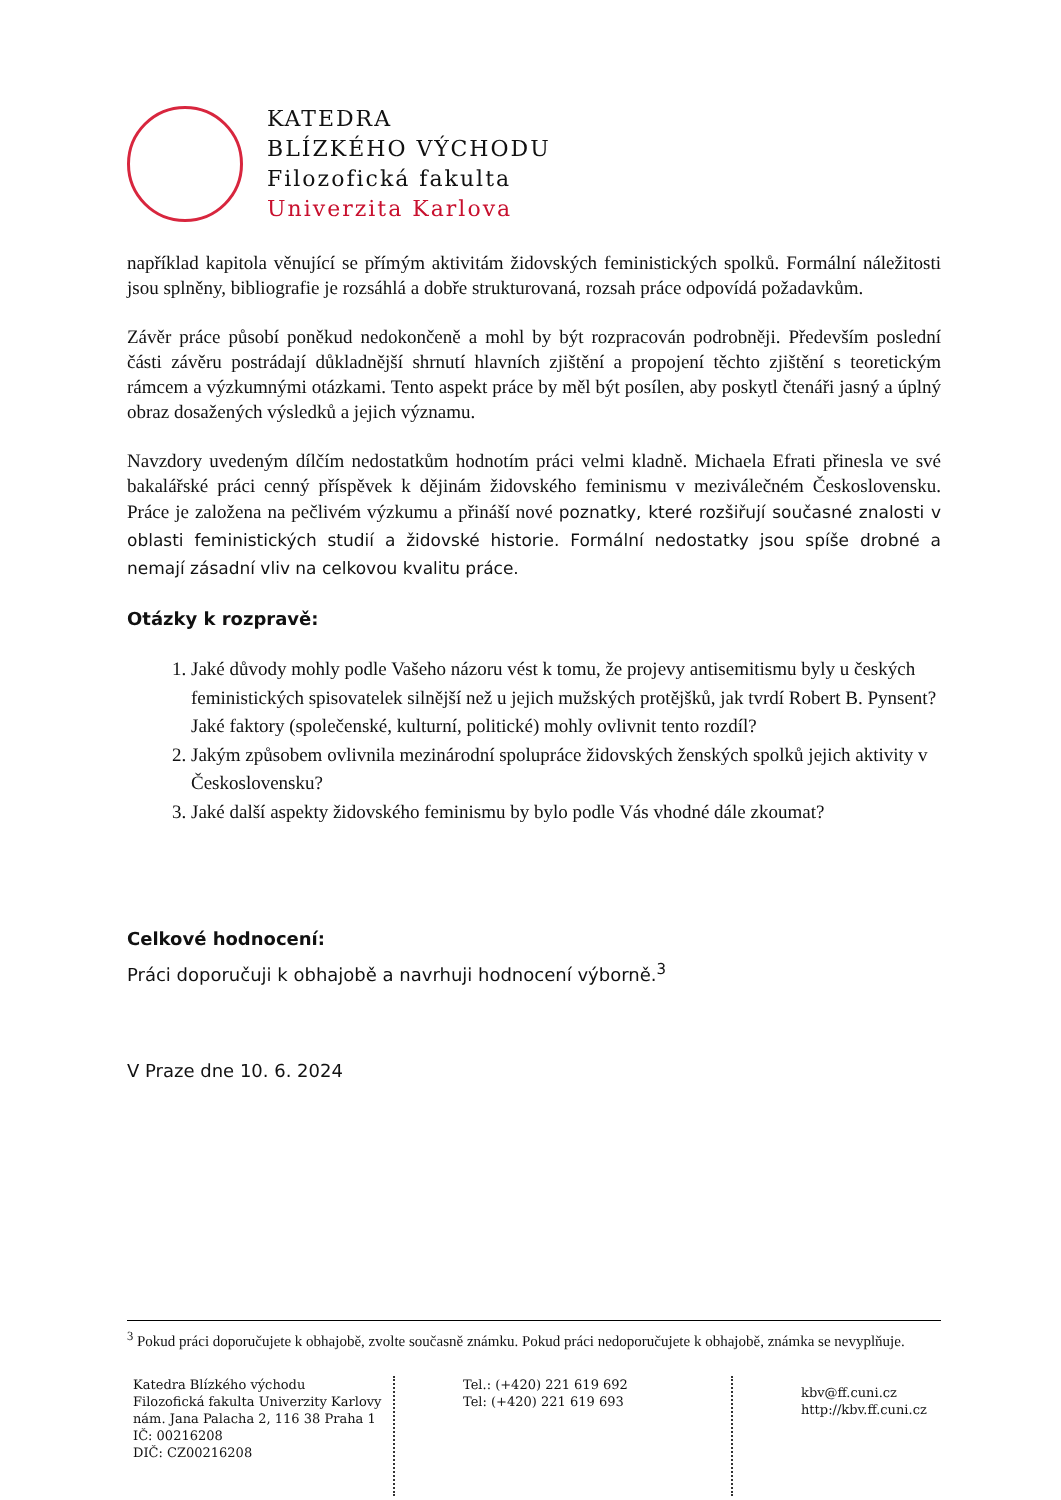KATEDRA
BLÍZKÉHO VÝCHODU
Filozofická fakulta
Univerzita Karlova
například kapitola věnující se přímým aktivitám židovských feministických spolků. Formální náležitosti jsou splněny, bibliografie je rozsáhlá a dobře strukturovaná, rozsah práce odpovídá požadavkům.
Závěr práce působí poněkud nedokončeně a mohl by být rozpracován podrobněji. Především poslední části závěru postrádají důkladnější shrnutí hlavních zjištění a propojení těchto zjištění s teoretickým rámcem a výzkumnými otázkami. Tento aspekt práce by měl být posílen, aby poskytl čtenáři jasný a úplný obraz dosažených výsledků a jejich významu.
Navzdory uvedeným dílčím nedostatkům hodnotím práci velmi kladně. Michaela Efrati přinesla ve své bakalářské práci cenný příspěvek k dějinám židovského feminismu v meziválečném Československu. Práce je založena na pečlivém výzkumu a přináší nové poznatky, které rozšiřují současné znalosti v oblasti feministických studií a židovské historie. Formální nedostatky jsou spíše drobné a nemají zásadní vliv na celkovou kvalitu práce.
Otázky k rozpravě:
1. Jaké důvody mohly podle Vašeho názoru vést k tomu, že projevy antisemitismu byly u českých feministických spisovatelek silnější než u jejich mužských protějšků, jak tvrdí Robert B. Pynsent? Jaké faktory (společenské, kulturní, politické) mohly ovlivnit tento rozdíl?
2. Jakým způsobem ovlivnila mezinárodní spolupráce židovských ženských spolků jejich aktivity v Československu?
3. Jaké další aspekty židovského feminismu by bylo podle Vás vhodné dále zkoumat?
Celkové hodnocení:
Práci doporučuji k obhajobě a navrhuji hodnocení výborně.<sup>3</sup>
V Praze dne 10. 6. 2024
<sup>3</sup> Pokud práci doporučujete k obhajobě, zvolte současně známku. Pokud práci nedoporučujete k obhajobě, známka se nevyplňuje.
Katedra Blízkého východu
Filozofická fakulta Univerzity Karlovy
nám. Jana Palacha 2, 116 38 Praha 1
IČ: 00216208
DIČ: CZ00216208
Tel.: (+420) 221 619 692
Tel: (+420) 221 619 693
kbv@ff.cuni.cz
http://kbv.ff.cuni.cz